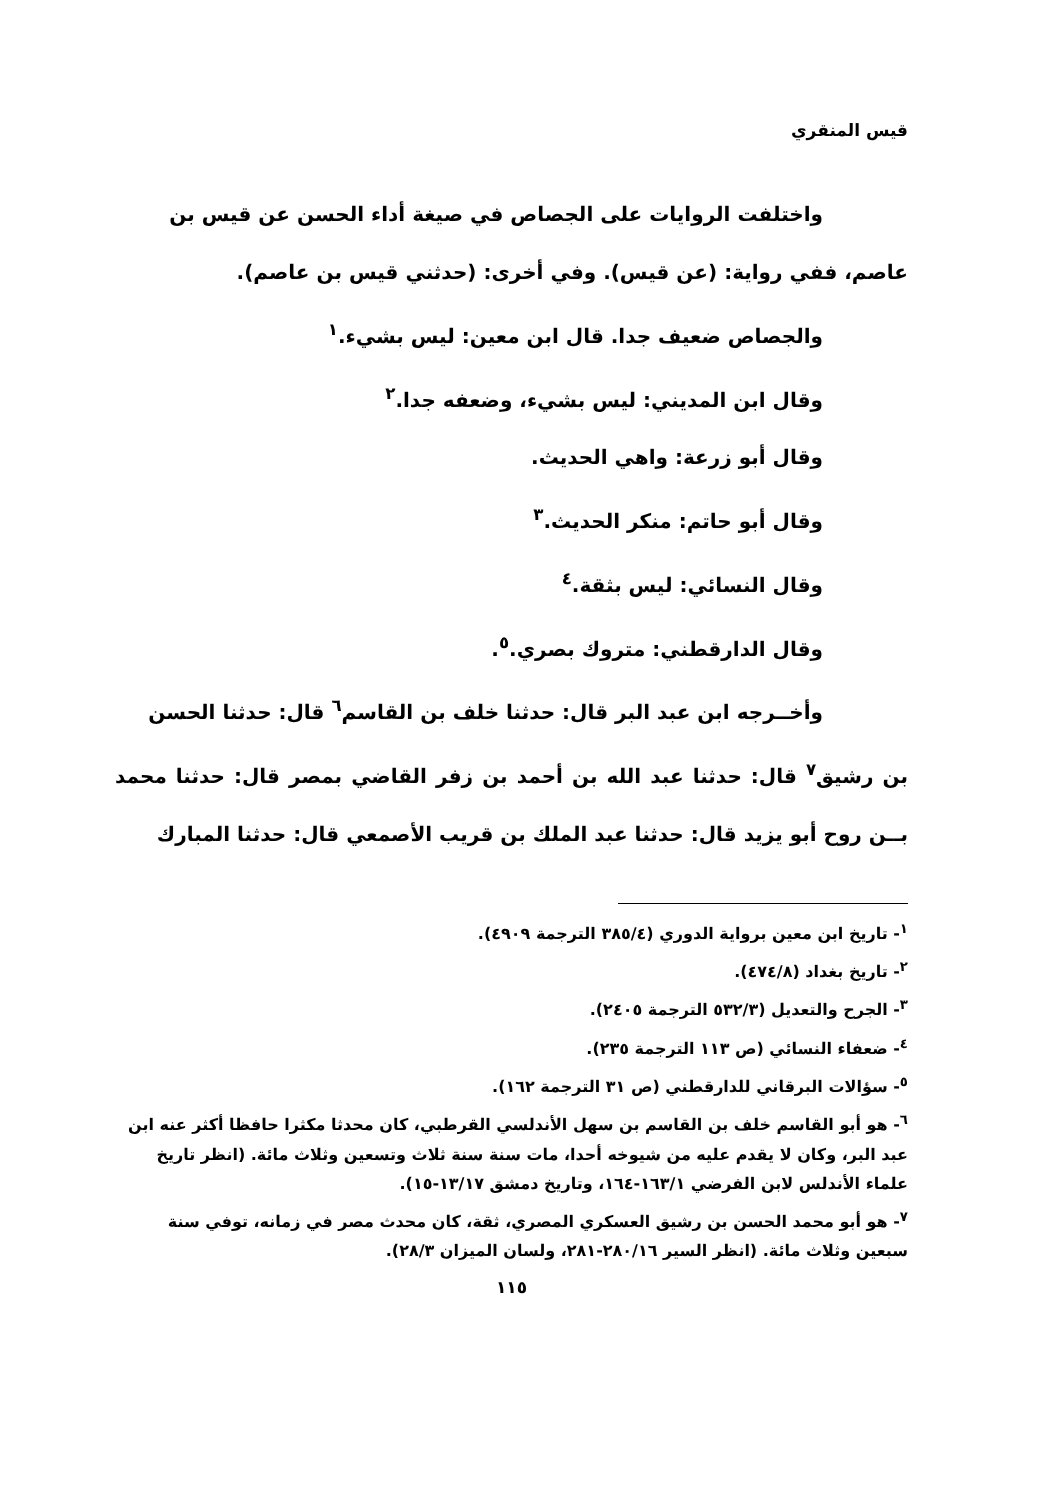قيس المنقري
واختلفت الروايات على الجصاص في صيغة أداء الحسن عن قيس بن
عاصم، ففي رواية: (عن قيس). وفي أخرى: (حدثني قيس بن عاصم).
والجصاص ضعيف جدا. قال ابن معين: ليس بشيء.<sup>١</sup>
وقال ابن المديني: ليس بشيء، وضعفه جدا.<sup>٢</sup>
وقال أبو زرعة: واهي الحديث.
وقال أبو حاتم: منكر الحديث.<sup>٣</sup>
وقال النسائي: ليس بثقة.<sup>٤</sup>
وقال الدارقطني: متروك بصري.<sup>٥</sup>.
وأخــرجه ابن عبد البر قال: حدثنا خلف بن القاسم<sup>٦</sup> قال: حدثنا الحسن
بن رشيق<sup>٧</sup> قال: حدثنا عبد الله بن أحمد بن زفر القاضي بمصر قال: حدثنا محمد بــن روح أبو يزيد قال: حدثنا عبد الملك بن قريب الأصمعي قال: حدثنا المبارك
<sup>١</sup>- تاريخ ابن معين برواية الدوري (٣٨٥/٤ الترجمة ٤٩٠٩).
<sup>٢</sup>- تاريخ بغداد (٤٧٤/٨).
<sup>٣</sup>- الجرح والتعديل (٥٣٢/٣ الترجمة ٢٤٠٥).
<sup>٤</sup>- ضعفاء النسائي (ص ١١٣ الترجمة ٢٣٥).
<sup>٥</sup>- سؤالات البرقاني للدارقطني (ص ٣١ الترجمة ١٦٢).
<sup>٦</sup>- هو أبو القاسم خلف بن القاسم بن سهل الأندلسي القرطبي، كان محدثا مكثرا حافظا أكثر عنه ابن عبد البر، وكان لا يقدم عليه من شيوخه أحدا، مات سنة سنة ثلاث وتسعين وثلاث مائة. (انظر تاريخ علماء الأندلس لابن الفرضي ١٦٣/١-١٦٤، وتاريخ دمشق ١٣/١٧-١٥).
<sup>٧</sup>- هو أبو محمد الحسن بن رشيق العسكري المصري، ثقة، كان محدث مصر في زمانه، توفي سنة سبعين وثلاث مائة. (انظر السير ٢٨٠/١٦-٢٨١، ولسان الميزان ٢٨/٣).
١١٥